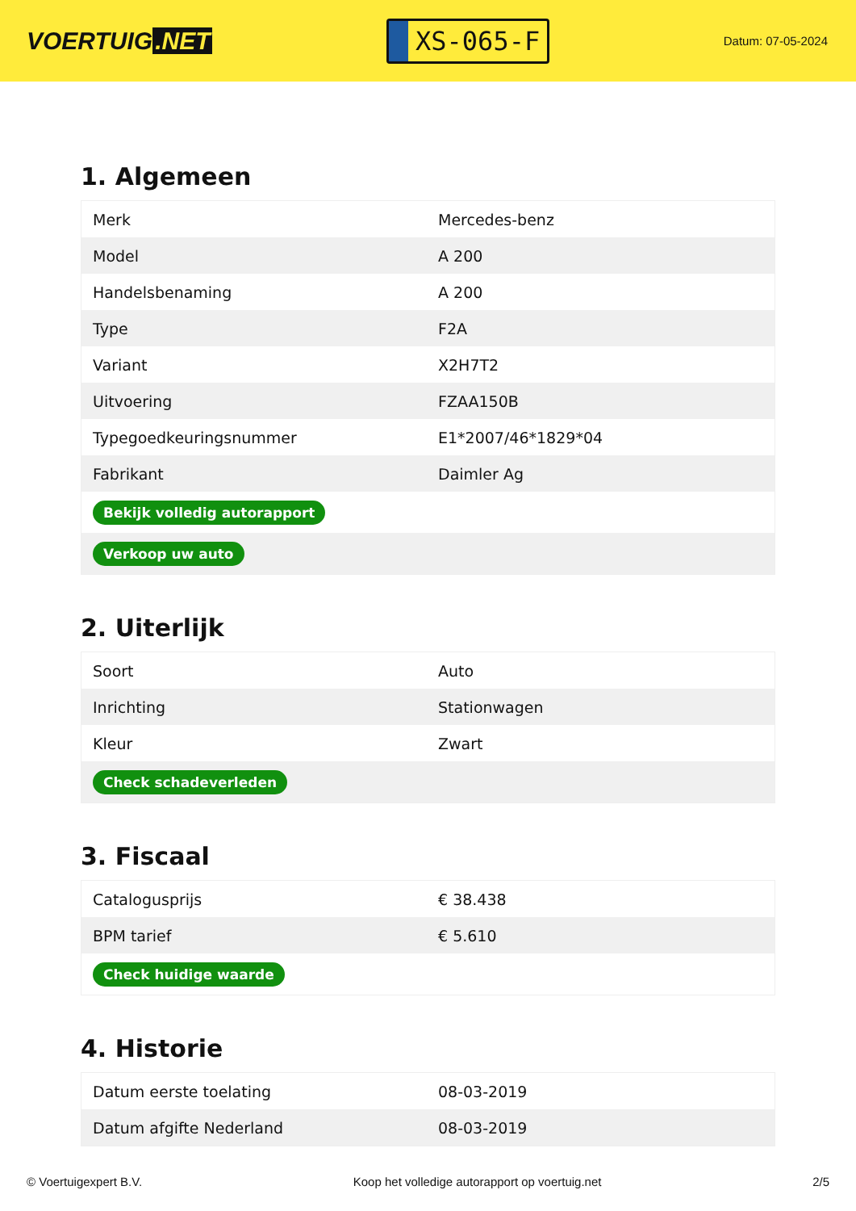VOERTUIG.NET
XS-065-F
Datum: 07-05-2024
1. Algemeen
| Merk | Mercedes-benz |
| Model | A 200 |
| Handelsbenaming | A 200 |
| Type | F2A |
| Variant | X2H7T2 |
| Uitvoering | FZAA150B |
| Typegoedkeuringsnummer | E1*2007/46*1829*04 |
| Fabrikant | Daimler Ag |
| Bekijk volledig autorapport | |
| Verkoop uw auto | |
2. Uiterlijk
| Soort | Auto |
| Inrichting | Stationwagen |
| Kleur | Zwart |
| Check schadeverleden | |
3. Fiscaal
| Catalogusprijs | € 38.438 |
| BPM tarief | € 5.610 |
| Check huidige waarde | |
4. Historie
| Datum eerste toelating | 08-03-2019 |
| Datum afgifte Nederland | 08-03-2019 |
© Voertuigexpert B.V. Koop het volledige autorapport op voertuig.net 2/5